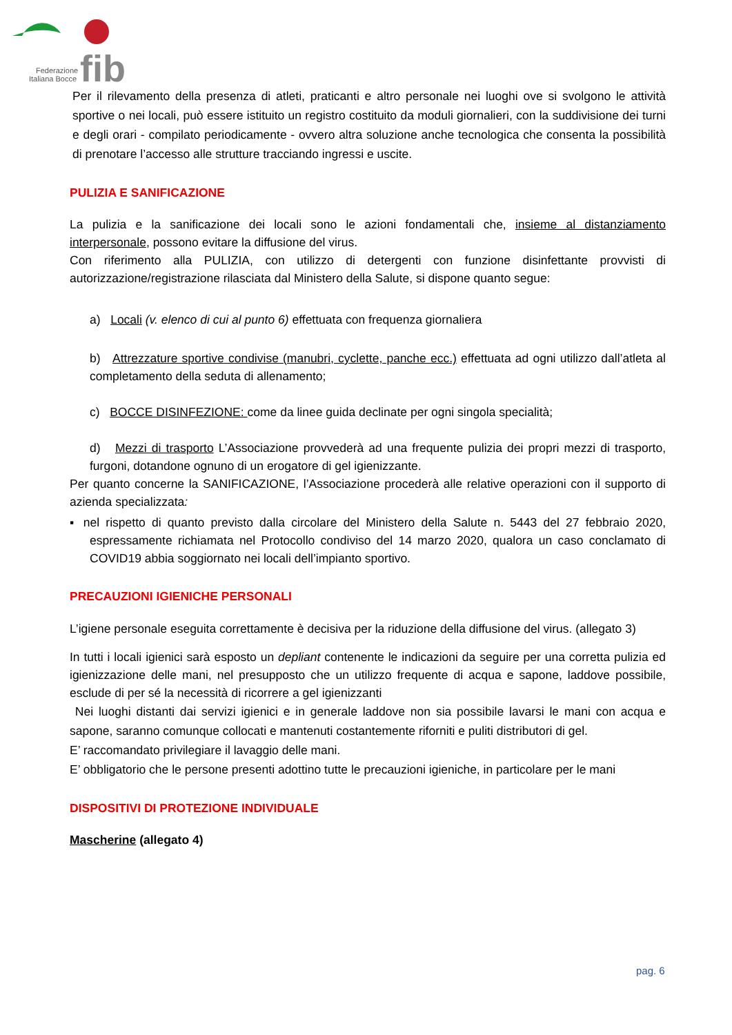fib
Federazione
Italiana Bocce
Per il rilevamento della presenza di atleti, praticanti e altro personale nei luoghi ove si svolgono le attività sportive o nei locali, può essere istituito un registro costituito da moduli giornalieri, con la suddivisione dei turni e degli orari - compilato periodicamente - ovvero altra soluzione anche tecnologica che consenta la possibilità di prenotare l’accesso alle strutture tracciando ingressi e uscite.
PULIZIA E SANIFICAZIONE
La pulizia e la sanificazione dei locali sono le azioni fondamentali che, insieme al distanziamento interpersonale, possono evitare la diffusione del virus.
Con riferimento alla PULIZIA, con utilizzo di detergenti con funzione disinfettante provvisti di autorizzazione/registrazione rilasciata dal Ministero della Salute, si dispone quanto segue:
a) Locali (v. elenco di cui al punto 6) effettuata con frequenza giornaliera
b) Attrezzature sportive condivise (manubri, cyclette, panche ecc.) effettuata ad ogni utilizzo dall’atleta al completamento della seduta di allenamento;
c) BOCCE DISINFEZIONE: come da linee guida declinate per ogni singola specialità;
d) Mezzi di trasporto L’Associazione provvederà ad una frequente pulizia dei propri mezzi di trasporto, furgoni, dotandone ognuno di un erogatore di gel igienizzante.
Per quanto concerne la SANIFICAZIONE, l’Associazione procederà alle relative operazioni con il supporto di azienda specializzata:
▪ nel rispetto di quanto previsto dalla circolare del Ministero della Salute n. 5443 del 27 febbraio 2020, espressamente richiamata nel Protocollo condiviso del 14 marzo 2020, qualora un caso conclamato di COVID19 abbia soggiornato nei locali dell’impianto sportivo.
PRECAUZIONI IGIENICHE PERSONALI
L’igiene personale eseguita correttamente è decisiva per la riduzione della diffusione del virus. (allegato 3)
In tutti i locali igienici sarà esposto un depliant contenente le indicazioni da seguire per una corretta pulizia ed igienizzazione delle mani, nel presupposto che un utilizzo frequente di acqua e sapone, laddove possibile, esclude di per sé la necessità di ricorrere a gel igienizzanti
Nei luoghi distanti dai servizi igienici e in generale laddove non sia possibile lavarsi le mani con acqua e sapone, saranno comunque collocati e mantenuti costantemente riforniti e puliti distributori di gel.
E’ raccomandato privilegiare il lavaggio delle mani.
E’ obbligatorio che le persone presenti adottino tutte le precauzioni igieniche, in particolare per le mani
DISPOSITIVI DI PROTEZIONE INDIVIDUALE
Mascherine (allegato 4)
pag. 6